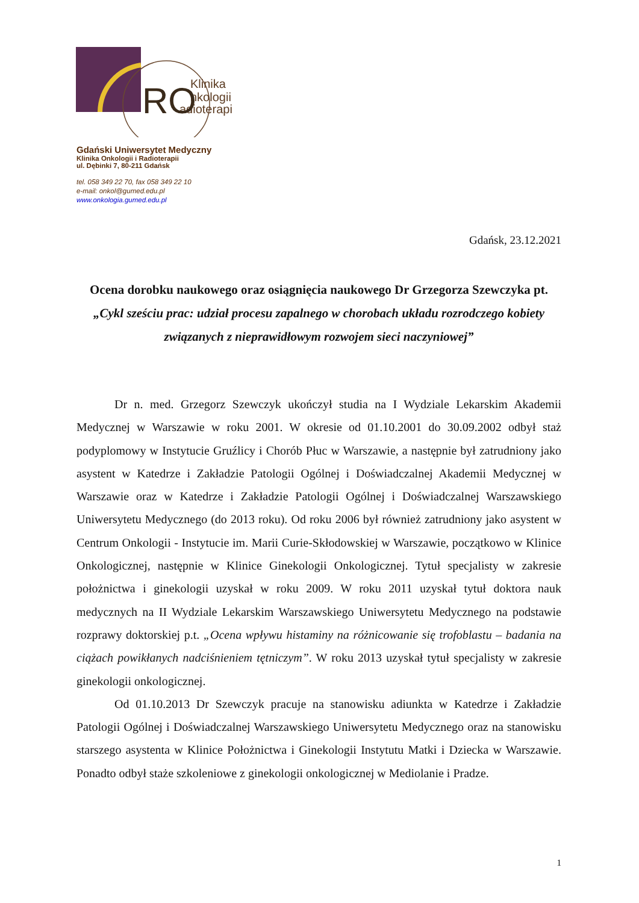Klinika
nkologii
adioterapii
RO
Gdański Uniwersytet Medyczny
Klinika Onkologii i Radioterapii
ul. Dębinki 7, 80-211 Gdańsk
tel. 058 349 22 70, fax 058 349 22 10
e-mail: onkol@gumed.edu.pl
www.onkologia.gumed.edu.pl
Gdańsk, 23.12.2021
Ocena dorobku naukowego oraz osiągnięcia naukowego Dr Grzegorza Szewczyka pt. „Cykl sześciu prac: udział procesu zapalnego w chorobach układu rozrodczego kobiety związanych z nieprawidłowym rozwojem sieci naczyniowej”
Dr n. med. Grzegorz Szewczyk ukończył studia na I Wydziale Lekarskim Akademii Medycznej w Warszawie w roku 2001. W okresie od 01.10.2001 do 30.09.2002 odbył staż podyplomowy w Instytucie Gruźlicy i Chorób Płuc w Warszawie, a następnie był zatrudniony jako asystent w Katedrze i Zakładzie Patologii Ogólnej i Doświadczalnej Akademii Medycznej w Warszawie oraz w Katedrze i Zakładzie Patologii Ogólnej i Doświadczalnej Warszawskiego Uniwersytetu Medycznego (do 2013 roku). Od roku 2006 był również zatrudniony jako asystent w Centrum Onkologii - Instytucie im. Marii Curie-Skłodowskiej w Warszawie, początkowo w Klinice Onkologicznej, następnie w Klinice Ginekologii Onkologicznej. Tytuł specjalisty w zakresie położnictwa i ginekologii uzyskał w roku 2009. W roku 2011 uzyskał tytuł doktora nauk medycznych na II Wydziale Lekarskim Warszawskiego Uniwersytetu Medycznego na podstawie rozprawy doktorskiej p.t. „Ocena wpływu histaminy na różnicowanie się trofoblastu – badania na ciążach powikłanych nadciśnieniem tętniczym”. W roku 2013 uzyskał tytuł specjalisty w zakresie ginekologii onkologicznej.
Od 01.10.2013 Dr Szewczyk pracuje na stanowisku adiunkta w Katedrze i Zakładzie Patologii Ogólnej i Doświadczalnej Warszawskiego Uniwersytetu Medycznego oraz na stanowisku starszego asystenta w Klinice Położnictwa i Ginekologii Instytutu Matki i Dziecka w Warszawie. Ponadto odbył staże szkoleniowe z ginekologii onkologicznej w Mediolanie i Pradze.
1